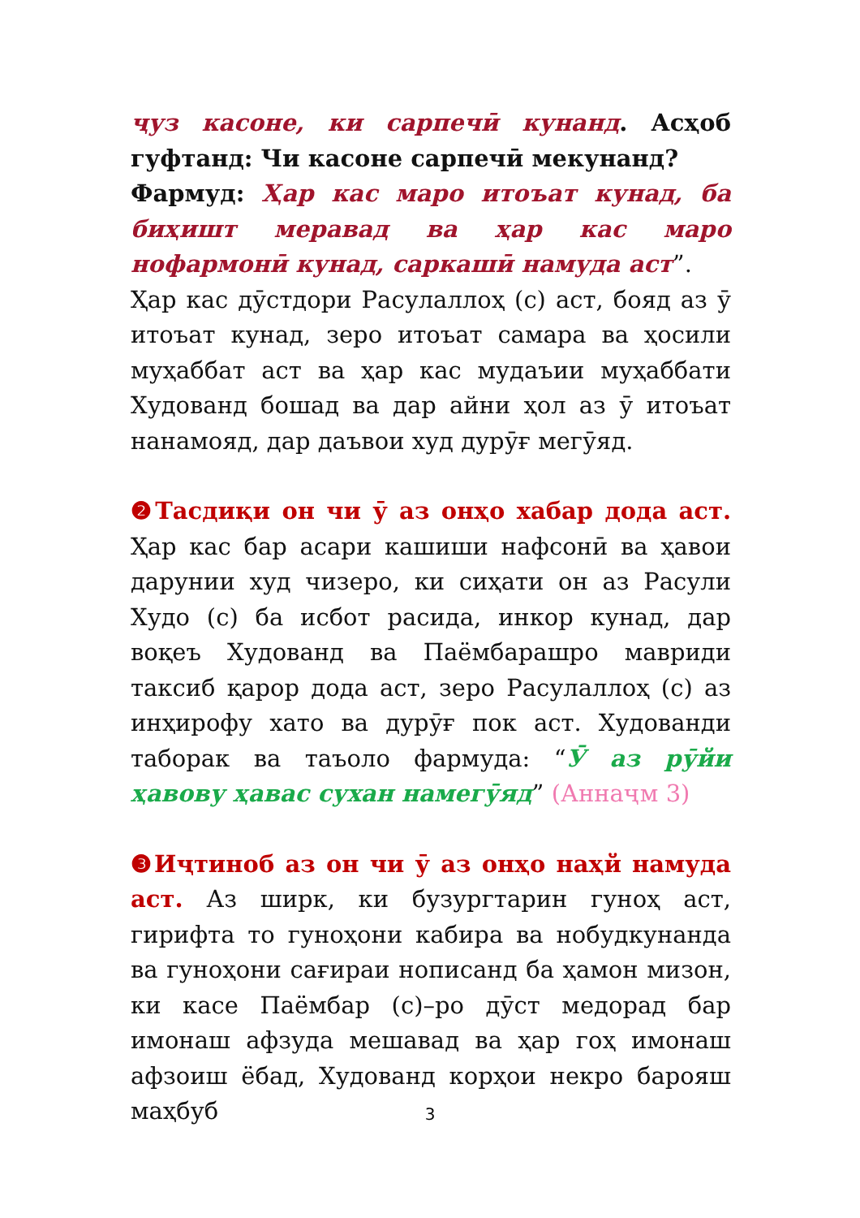ҷуз касоне, ки сарпечӣ кунанд. Асҳоб гуфтанд: Чи касоне сарпечӣ мекунанд?
Фармуд: Ҳар кас маро итоъат кунад, ба биҳишт меравад ва ҳар кас маро нофармонӣ кунад, саркашӣ намуда аст”.
Ҳар кас дӯстдори Расулаллоҳ (с) аст, бояд аз ӯ итоъат кунад, зеро итоъат самара ва ҳосили муҳаббат аст ва ҳар кас мудаъии муҳаббати Худованд бошад ва дар айни ҳол аз ӯ итоъат нанамояд, дар даъвои худ дурӯғ мегӯяд.
❷Тасдиқи он чи ӯ аз онҳо хабар дода аст. Ҳар кас бар асари кашиши нафсонӣ ва ҳавои дарунии худ чизеро, ки сиҳати он аз Расули Худо (с) ба исбот расида, инкор кунад, дар воқеъ Худованд ва Паёмбарашро мавриди таксиб қарор дода аст, зеро Расулаллоҳ (с) аз инҳирофу хато ва дурӯғ пок аст. Худованди таборак ва таъоло фармуда: “Ӯ аз рӯйи ҳавову ҳавас сухан намегӯяд” (Аннаҷм 3)
❸Иҷтиноб аз он чи ӯ аз онҳо наҳй намуда аст. Аз ширк, ки бузургтарин гуноҳ аст, гирифта то гуноҳони кабира ва нобудкунанда ва гуноҳони сағираи нописанд ба ҳамон мизон, ки касе Паёмбар (с)–ро дӯст медорад бар имонаш афзуда мешавад ва ҳар гоҳ имонаш афзоиш ёбад, Худованд корҳои некро барояш маҳбуб
3